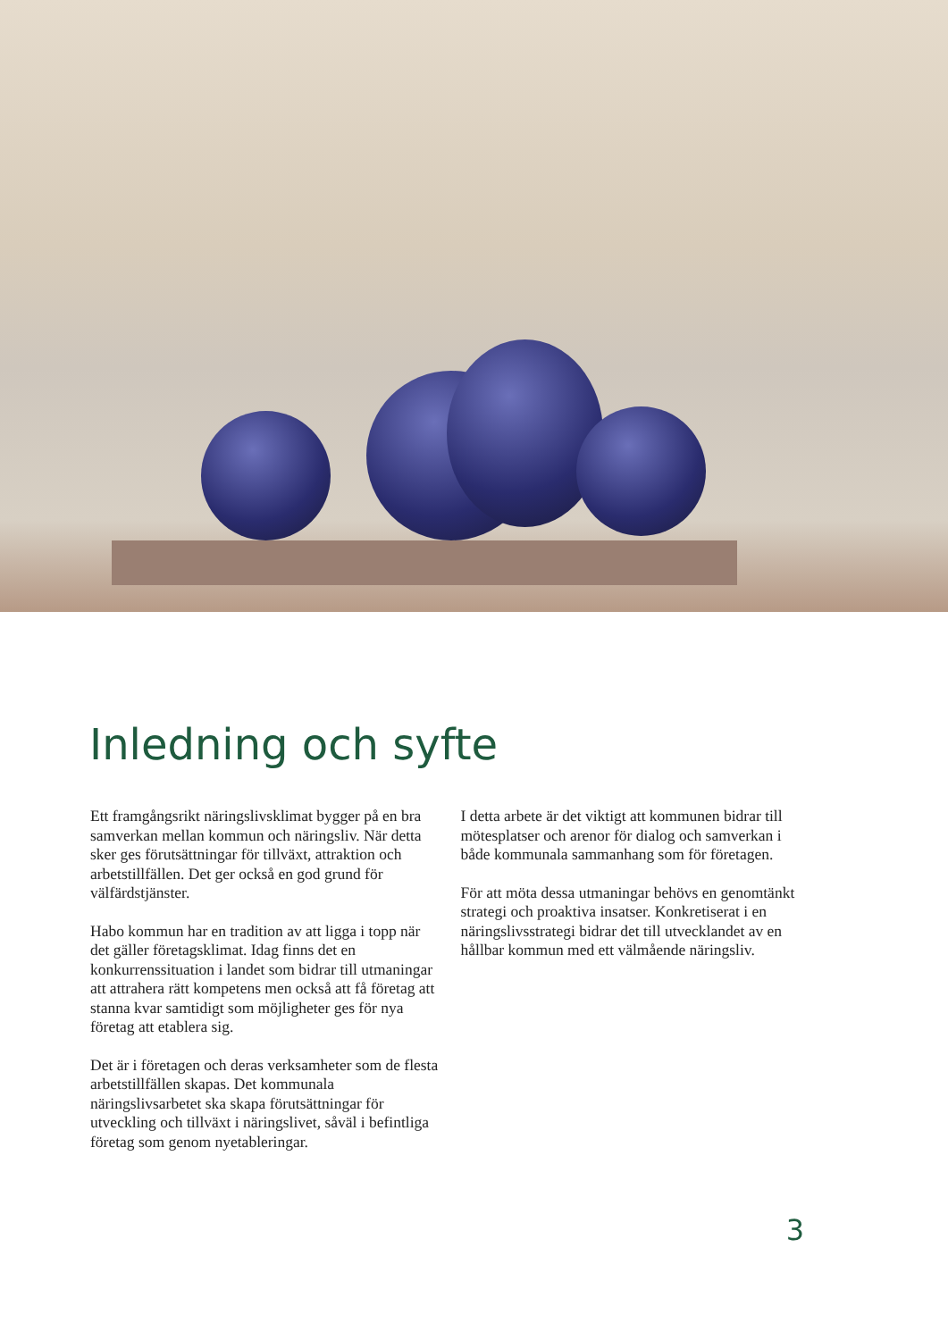Inledning och syfte
Ett framgångsrikt näringslivsklimat bygger på en bra samverkan mellan kommun och näringsliv. När detta sker ges förutsättningar för tillväxt, attraktion och arbetstillfällen. Det ger också en god grund för välfärdstjänster.
Habo kommun har en tradition av att ligga i topp när det gäller företagsklimat. Idag finns det en konkurrenssituation i landet som bidrar till utmaningar att attrahera rätt kompetens men också att få företag att stanna kvar samtidigt som möjligheter ges för nya företag att etablera sig.
Det är i företagen och deras verksamheter som de flesta arbetstillfällen skapas. Det kommunala näringslivsarbetet ska skapa förutsättningar för utveckling och tillväxt i näringslivet, såväl i befintliga företag som genom nyetableringar.
I detta arbete är det viktigt att kommunen bidrar till mötesplatser och arenor för dialog och samverkan i både kommunala sammanhang som för företagen.
För att möta dessa utmaningar behövs en genomtänkt strategi och proaktiva insatser. Konkretiserat i en näringslivsstrategi bidrar det till utvecklandet av en hållbar kommun med ett välmående näringsliv.
3